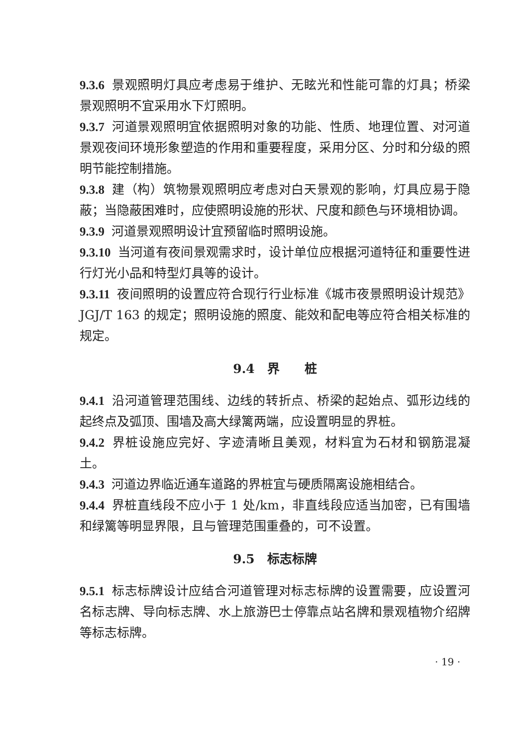9.3.6 景观照明灯具应考虑易于维护、无眩光和性能可靠的灯具；桥梁景观照明不宜采用水下灯照明。
9.3.7 河道景观照明宜依据照明对象的功能、性质、地理位置、对河道景观夜间环境形象塑造的作用和重要程度，采用分区、分时和分级的照明节能控制措施。
9.3.8 建（构）筑物景观照明应考虑对白天景观的影响，灯具应易于隐蔽；当隐蔽困难时，应使照明设施的形状、尺度和颜色与环境相协调。
9.3.9 河道景观照明设计宜预留临时照明设施。
9.3.10 当河道有夜间景观需求时，设计单位应根据河道特征和重要性进行灯光小品和特型灯具等的设计。
9.3.11 夜间照明的设置应符合现行行业标准《城市夜景照明设计规范》JGJ/T 163 的规定；照明设施的照度、能效和配电等应符合相关标准的规定。
9.4　界　　桩
9.4.1 沿河道管理范围线、边线的转折点、桥梁的起始点、弧形边线的起终点及弧顶、围墙及高大绿篱两端，应设置明显的界桩。
9.4.2 界桩设施应完好、字迹清晰且美观，材料宜为石材和钢筋混凝土。
9.4.3 河道边界临近通车道路的界桩宜与硬质隔离设施相结合。
9.4.4 界桩直线段不应小于 1 处/km，非直线段应适当加密，已有围墙和绿篱等明显界限，且与管理范围重叠的，可不设置。
9.5　标志标牌
9.5.1 标志标牌设计应结合河道管理对标志标牌的设置需要，应设置河名标志牌、导向标志牌、水上旅游巴士停靠点站名牌和景观植物介绍牌等标志标牌。
· 19 ·